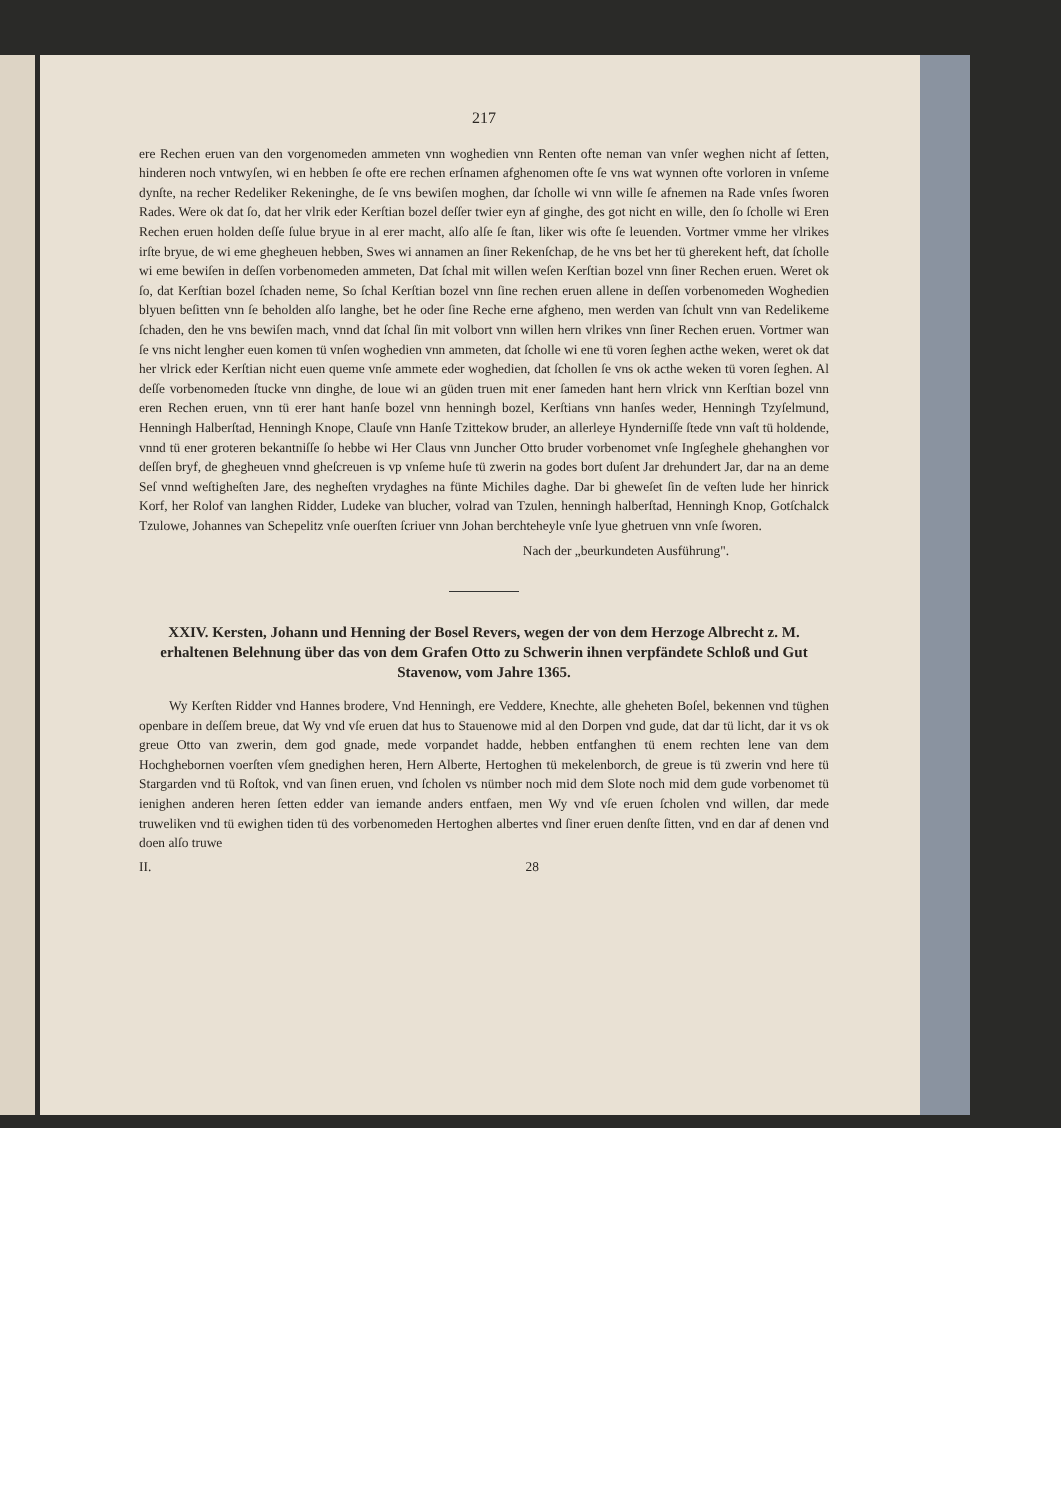217
ere Rechen eruen van den vorgenomeden ammeten vnn woghedien vnn Renten ofte neman van vnſer weghen nicht af ſetten, hinderen noch vntwyſen, wi en hebben ſe ofte ere rechen erſnamen afghenomen ofte ſe vns wat wynnen ofte vorloren in vnſeme dynſte, na recher Redeliker Rekeninghe, de ſe vns bewiſen moghen, dar ſcholle wi vnn wille ſe afnemen na Rade vnſes ſworen Rades. Were ok dat ſo, dat her vlrik eder Kerſtian bozel deſſer twier eyn af ginghe, des got nicht en wille, den ſo ſcholle wi Eren Rechen eruen holden deſſe ſulue bryue in al erer macht, alſo alſe ſe ſtan, liker wis ofte ſe leuenden. Vortmer vmme her vlrikes irſte bryue, de wi eme ghegheuen hebben, Swes wi annamen an ſiner Rekenſchap, de he vns bet her tü gherekent heft, dat ſcholle wi eme bewiſen in deſſen vorbenomeden ammeten, Dat ſchal mit willen weſen Kerſtian bozel vnn ſiner Rechen eruen. Weret ok ſo, dat Kerſtian bozel ſchaden neme, So ſchal Kerſtian bozel vnn ſine rechen eruen allene in deſſen vorbenomeden Woghedien blyuen beſitten vnn ſe beholden alſo langhe, bet he oder ſine Reche erne afgheno, men werden van ſchult vnn van Redelikeme ſchaden, den he vns bewiſen mach, vnnd dat ſchal ſin mit volbort vnn willen hern vlrikes vnn ſiner Rechen eruen. Vortmer wan ſe vns nicht lengher euen komen tü vnſen woghedien vnn ammeten, dat ſcholle wi ene tü voren ſeghen acthe weken, weret ok dat her vlrick eder Kerſtian nicht euen queme vnſe ammete eder woghedien, dat ſchollen ſe vns ok acthe weken tü voren ſeghen. Al deſſe vorbenomeden ſtucke vnn dinghe, de loue wi an güden truen mit ener ſameden hant hern vlrick vnn Kerſtian bozel vnn eren Rechen eruen, vnn tü erer hant hanſe bozel vnn henningh bozel, Kerſtians vnn hanſes weder, Henningh Tzyſelmund, Henningh Halberſtad, Henningh Knope, Clauſe vnn Hanſe Tzittekow bruder, an allerleye Hynderniſſe ſtede vnn vaſt tü holdende, vnnd tü ener groteren bekantniſſe ſo hebbe wi Her Claus vnn Juncher Otto bruder vorbenomet vnſe Ingſeghele ghehanghen vor deſſen bryf, de ghegheuen vnnd gheſcreuen is vp vnſeme huſe tü zwerin na godes bort duſent Jar drehundert Jar, dar na an deme Seſ vnnd weſtigheſten Jare, des negheſten vrydaghes na fünte Michiles daghe. Dar bi gheweſet ſin de veſten lude her hinrick Korf, her Rolof van langhen Ridder, Ludeke van blucher, volrad van Tzulen, henningh halberſtad, Henningh Knop, Gotſchalck Tzulowe, Johannes van Schepelitz vnſe ouerſten ſcriuer vnn Johan berchteheyle vnſe lyue ghetruen vnn vnſe ſworen.
Nach der „beurkundeten Ausführung".
XXIV. Kersten, Johann und Henning der Bosel Revers, wegen der von dem Herzoge Albrecht z. M. erhaltenen Belehnung über das von dem Grafen Otto zu Schwerin ihnen verpfändete Schloß und Gut Stavenow, vom Jahre 1365.
Wy Kerſten Ridder vnd Hannes brodere, Vnd Henningh, ere Veddere, Knechte, alle gheheten Boſel, bekennen vnd tüghen openbare in deſſem breue, dat Wy vnd vſe eruen dat hus to Stauenowe mid al den Dorpen vnd gude, dat dar tü licht, dar it vs ok greue Otto van zwerin, dem god gnade, mede vorpandet hadde, hebben entfanghen tü enem rechten lene van dem Hochghebornen voerſten vſem gnedighen heren, Hern Alberte, Hertoghen tü mekelenborch, de greue is tü zwerin vnd here tü Stargarden vnd tü Roſtok, vnd van ſinen eruen, vnd ſcholen vs nümber noch mid dem Slote noch mid dem gude vorbenomet tü ienighen anderen heren ſetten edder van iemande anders entfaen, men Wy vnd vſe eruen ſcholen vnd willen, dar mede truweliken vnd tü ewighen tiden tü des vorbenomeden Hertoghen albertes vnd ſiner eruen denſte ſitten, vnd en dar af denen vnd doen alſo truwe
II. 28